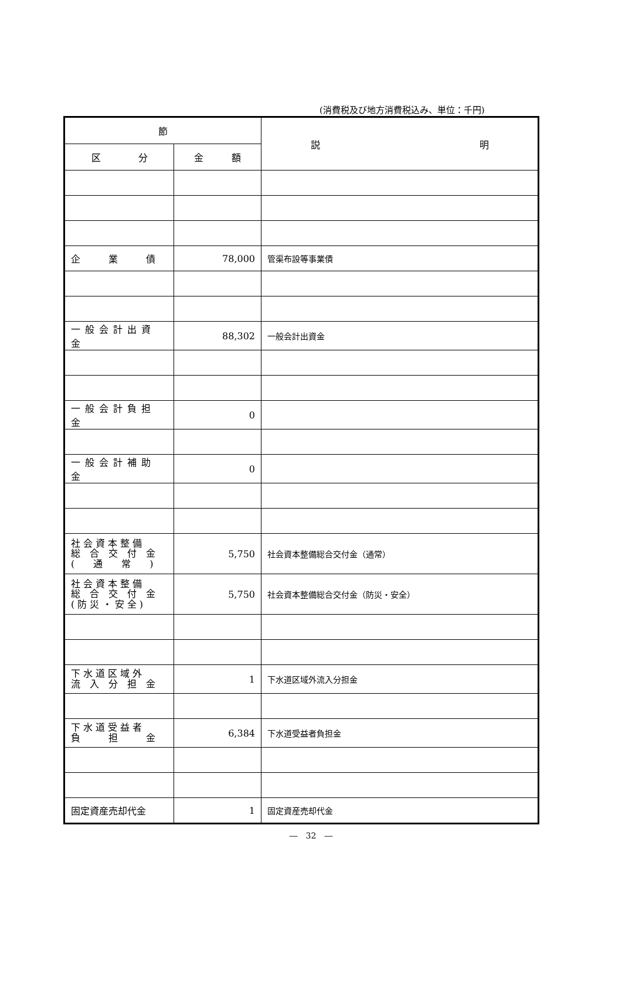(消費税及び地方消費税込み、単位：千円)
| 節 | | 説 明 |
| --- | --- | --- |
| 区 分 | 金 額 | |
| 企 業 債 | 78,000 | 管渠布設等事業債 |
| 一般会計出資金 | 88,302 | 一般会計出資金 |
| 一般会計負担金 | 0 | |
| 一般会計補助金 | 0 | |
| 社 会 資 本 整 備 総 合 交 付 金 ( 通 常 ) | 5,750 | 社会資本整備総合交付金（通常） |
| 社 会 資 本 整 備 総 合 交 付 金 ( 防 災 ・ 安 全 ) | 5,750 | 社会資本整備総合交付金（防災・安全） |
| 下 水 道 区 域 外 流 入 分 担 金 | 1 | 下水道区域外流入分担金 |
| 下 水 道 受 益 者 負 担 金 | 6,384 | 下水道受益者負担金 |
| 固定資産売却代金 | 1 | 固定資産売却代金 |
―　32　―